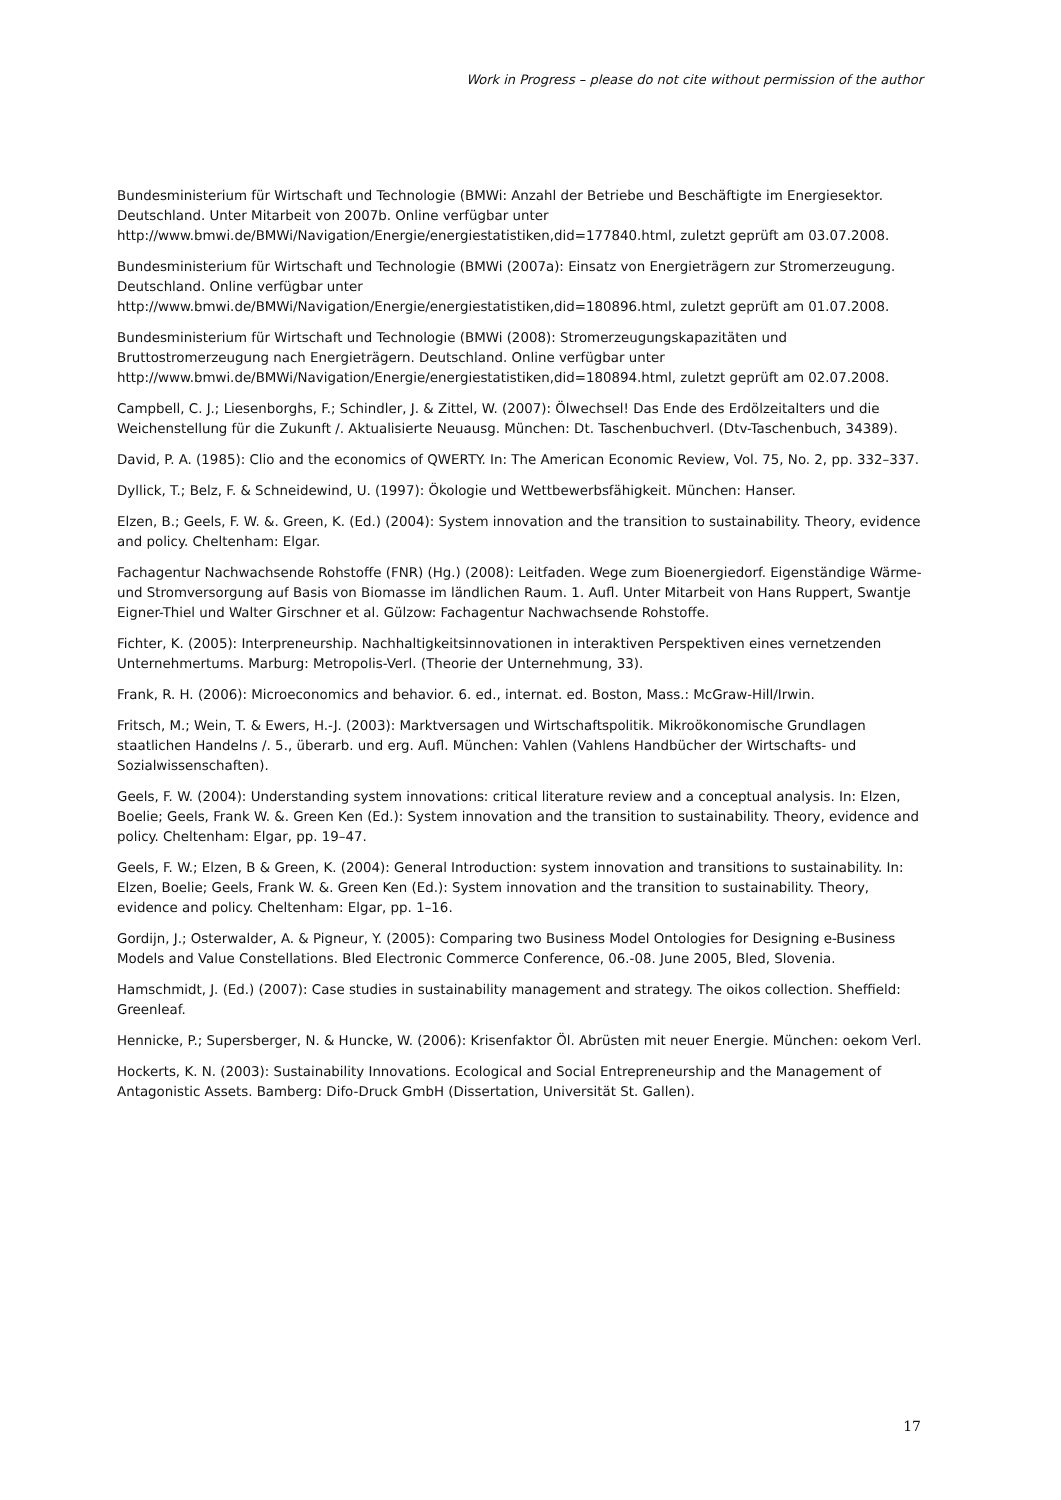Work in Progress – please do not cite without permission of the author
Bundesministerium für Wirtschaft und Technologie (BMWi: Anzahl der Betriebe und Beschäftigte im Energiesektor. Deutschland. Unter Mitarbeit von 2007b. Online verfügbar unter http://www.bmwi.de/BMWi/Navigation/Energie/energiestatistiken,did=177840.html, zuletzt geprüft am 03.07.2008.
Bundesministerium für Wirtschaft und Technologie (BMWi (2007a): Einsatz von Energieträgern zur Stromerzeugung. Deutschland. Online verfügbar unter http://www.bmwi.de/BMWi/Navigation/Energie/energiestatistiken,did=180896.html, zuletzt geprüft am 01.07.2008.
Bundesministerium für Wirtschaft und Technologie (BMWi (2008): Stromerzeugungskapazitäten und Bruttostromerzeugung nach Energieträgern. Deutschland. Online verfügbar unter http://www.bmwi.de/BMWi/Navigation/Energie/energiestatistiken,did=180894.html, zuletzt geprüft am 02.07.2008.
Campbell, C. J.; Liesenborghs, F.; Schindler, J. & Zittel, W. (2007): Ölwechsel! Das Ende des Erdölzeitalters und die Weichenstellung für die Zukunft /. Aktualisierte Neuausg. München: Dt. Taschenbuchverl. (Dtv-Taschenbuch, 34389).
David, P. A. (1985): Clio and the economics of QWERTY. In: The American Economic Review, Vol. 75, No. 2, pp. 332–337.
Dyllick, T.; Belz, F. & Schneidewind, U. (1997): Ökologie und Wettbewerbsfähigkeit. München: Hanser.
Elzen, B.; Geels, F. W. &. Green, K. (Ed.) (2004): System innovation and the transition to sustainability. Theory, evidence and policy. Cheltenham: Elgar.
Fachagentur Nachwachsende Rohstoffe (FNR) (Hg.) (2008): Leitfaden. Wege zum Bioenergiedorf. Eigenständige Wärme- und Stromversorgung auf Basis von Biomasse im ländlichen Raum. 1. Aufl. Unter Mitarbeit von Hans Ruppert, Swantje Eigner-Thiel und Walter Girschner et al. Gülzow: Fachagentur Nachwachsende Rohstoffe.
Fichter, K. (2005): Interpreneurship. Nachhaltigkeitsinnovationen in interaktiven Perspektiven eines vernetzenden Unternehmertums. Marburg: Metropolis-Verl. (Theorie der Unternehmung, 33).
Frank, R. H. (2006): Microeconomics and behavior. 6. ed., internat. ed. Boston, Mass.: McGraw-Hill/Irwin.
Fritsch, M.; Wein, T. & Ewers, H.-J. (2003): Marktversagen und Wirtschaftspolitik. Mikroökonomische Grundlagen staatlichen Handelns /. 5., überarb. und erg. Aufl. München: Vahlen (Vahlens Handbücher der Wirtschafts- und Sozialwissenschaften).
Geels, F. W. (2004): Understanding system innovations: critical literature review and a conceptual analysis. In: Elzen, Boelie; Geels, Frank W. &. Green Ken (Ed.): System innovation and the transition to sustainability. Theory, evidence and policy. Cheltenham: Elgar, pp. 19–47.
Geels, F. W.; Elzen, B & Green, K. (2004): General Introduction: system innovation and transitions to sustainability. In: Elzen, Boelie; Geels, Frank W. &. Green Ken (Ed.): System innovation and the transition to sustainability. Theory, evidence and policy. Cheltenham: Elgar, pp. 1–16.
Gordijn, J.; Osterwalder, A. & Pigneur, Y. (2005): Comparing two Business Model Ontologies for Designing e-Business Models and Value Constellations. Bled Electronic Commerce Conference, 06.-08. June 2005, Bled, Slovenia.
Hamschmidt, J. (Ed.) (2007): Case studies in sustainability management and strategy. The oikos collection. Sheffield: Greenleaf.
Hennicke, P.; Supersberger, N. & Huncke, W. (2006): Krisenfaktor Öl. Abrüsten mit neuer Energie. München: oekom Verl.
Hockerts, K. N. (2003): Sustainability Innovations. Ecological and Social Entrepreneurship and the Management of Antagonistic Assets. Bamberg: Difo-Druck GmbH (Dissertation, Universität St. Gallen).
17